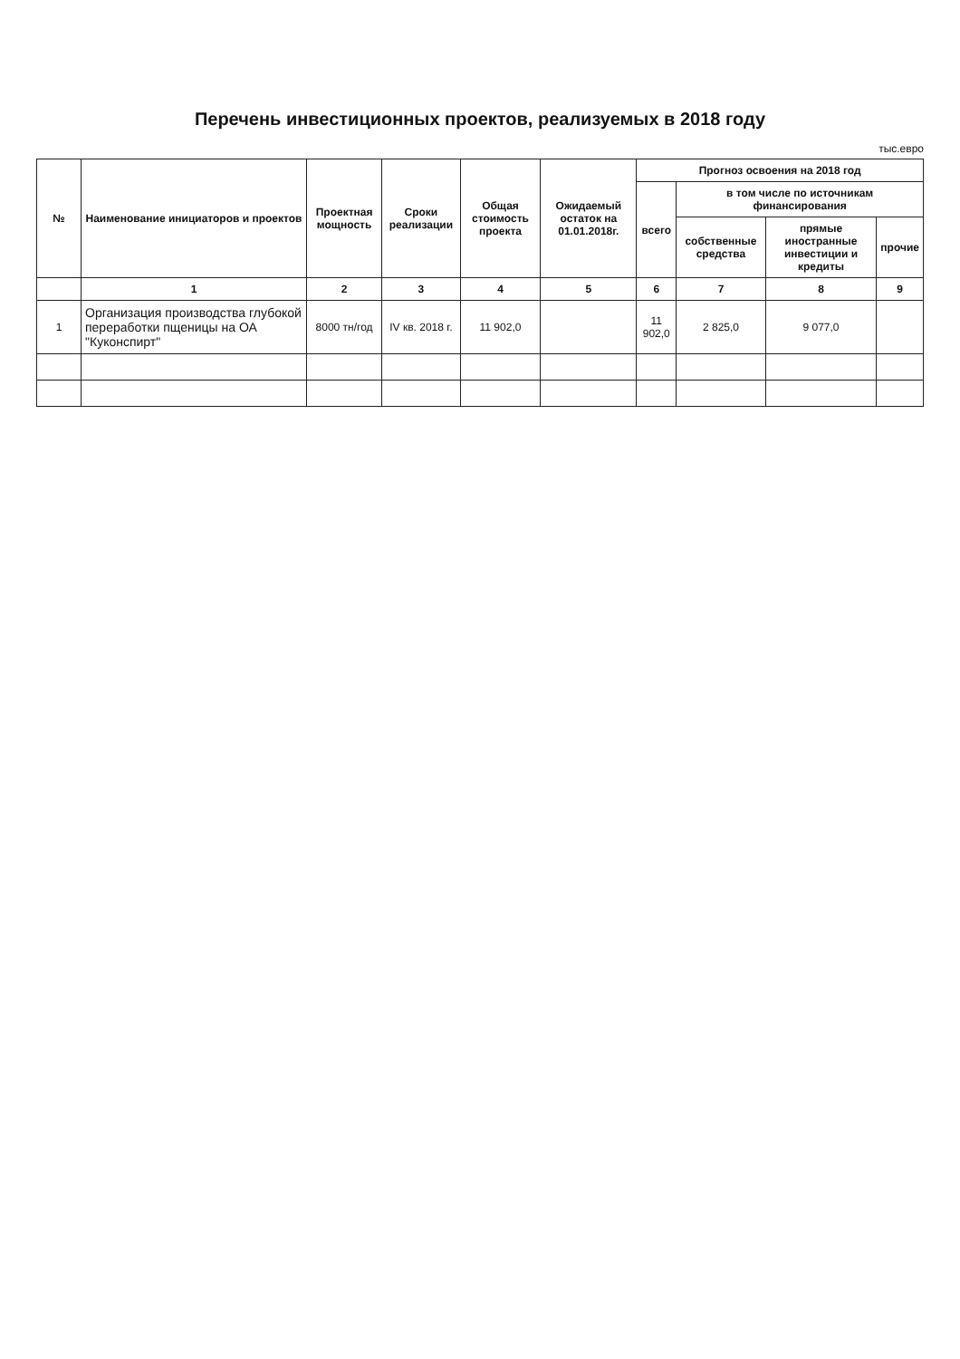Перечень инвестиционных проектов, реализуемых в 2018 году
тыс.евро
| № | Наименование инициаторов и проектов | Проектная мощность | Сроки реализации | Общая стоимость проекта | Ожидаемый остаток на 01.01.2018г. | Прогноз освоения на 2018 год | | | |
| --- | --- | --- | --- | --- | --- | --- | --- | --- | --- |
| | | | | | | всего | в том числе по источникам финансирования | | |
| | | | | | | | собственные средства | прямые иностранные инвестиции и кредиты | прочие |
| | 1 | 2 | 3 | 4 | 5 | 6 | 7 | 8 | 9 |
| 1 | Организация производства глубокой переработки пщеницы на ОА "Куконспирт" | 8000 тн/год | IV кв. 2018 г. | 11 902,0 | | 11 902,0 | 2 825,0 | 9 077,0 | |